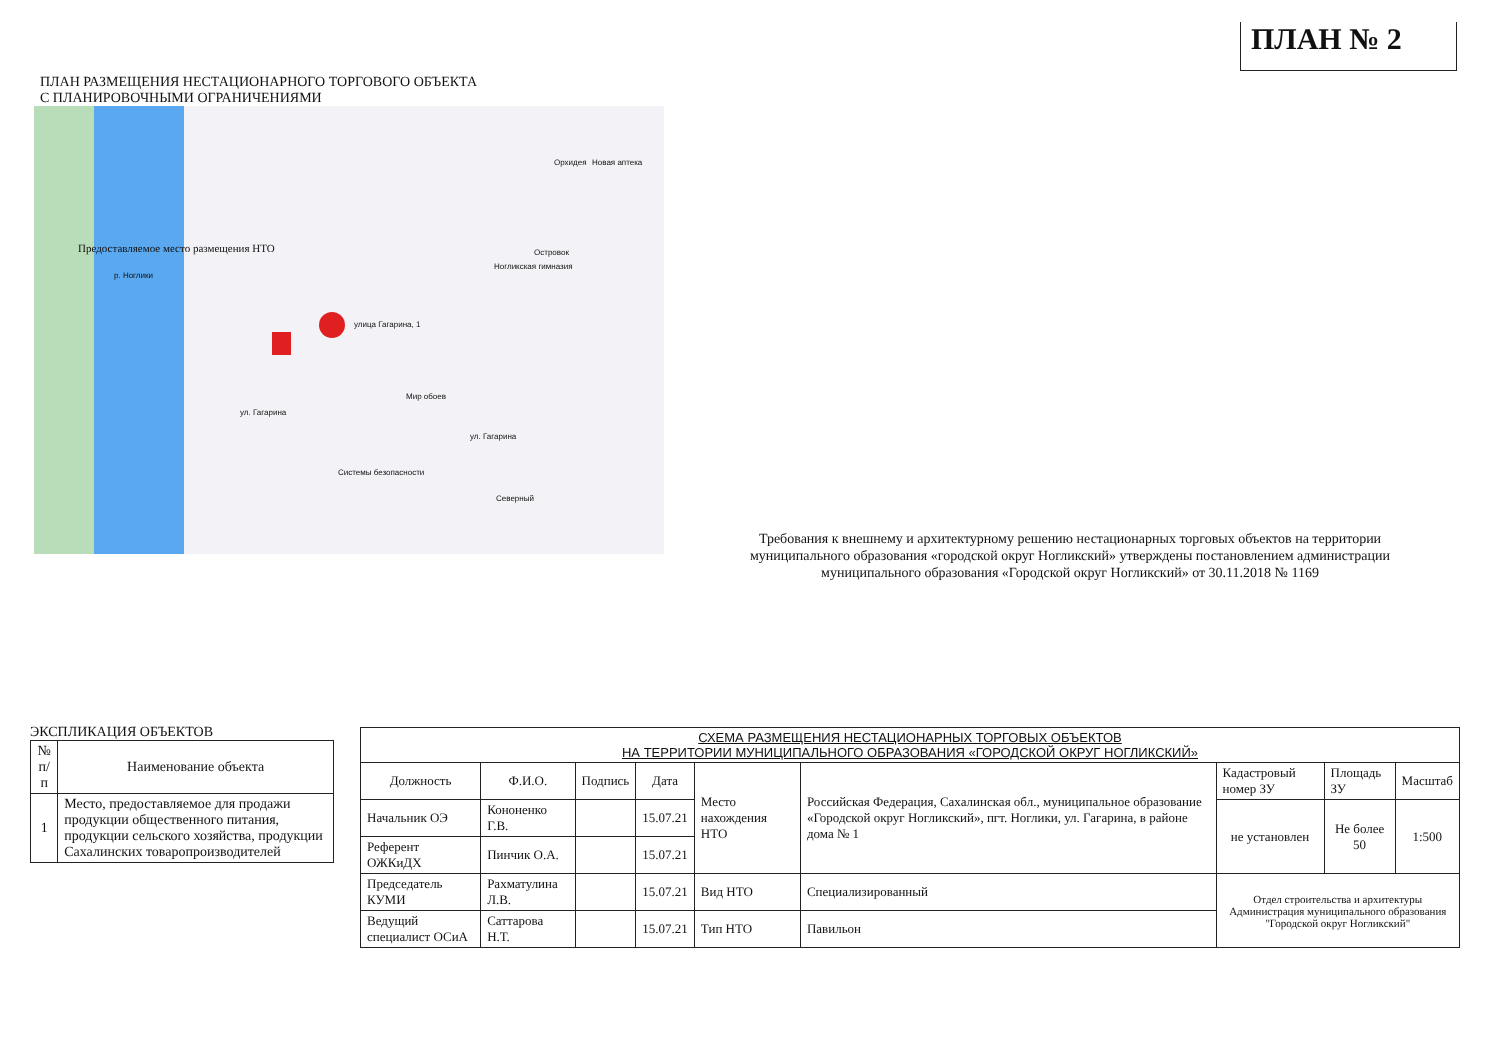ПЛАН № 2
ПЛАН РАЗМЕЩЕНИЯ НЕСТАЦИОНАРНОГО ТОРГОВОГО ОБЪЕКТА
С ПЛАНИРОВОЧНЫМИ ОГРАНИЧЕНИЯМИ
Предоставляемое место размещения НТО
р. Ноглики
улица Гагарина, 1
Орхидея Новая аптека
Ногликская гимназия
Островок
Мир обоев
ул. Гагарина
ул. Гагарина
Системы безопасности
Северный
Требования к внешнему и архитектурному решению нестационарных торговых объектов на территории муниципального образования «городской округ Ногликский» утверждены постановлением администрации муниципального образования «Городской округ Ногликский» от 30.11.2018 № 1169
ЭКСПЛИКАЦИЯ ОБЪЕКТОВ
| № п/п | Наименование объекта |
| --- | --- |
| 1 | Место, предоставляемое для продажи продукции общественного питания, продукции сельского хозяйства, продукции Сахалинских товаропроизводителей |
| СХЕМА РАЗМЕЩЕНИЯ НЕСТАЦИОНАРНЫХ ТОРГОВЫХ ОБЪЕКТОВ НА ТЕРРИТОРИИ МУНИЦИПАЛЬНОГО ОБРАЗОВАНИЯ «ГОРОДСКОЙ ОКРУГ НОГЛИКСКИЙ» | | | | | | | | |
| Должность | Ф.И.О. | Подпись | Дата | Место нахождения НТО | Российская Федерация, Сахалинская обл., муниципальное образование «Городской округ Ногликский», пгт. Ноглики, ул. Гагарина, в районе дома № 1 | Кадастровый номер ЗУ | Площадь ЗУ | Масштаб |
| Начальник ОЭ | Кононенко Г.В. | | 15.07.21 | | | не установлен | Не более 50 | 1:500 |
| Референт ОЖКиДХ | Пинчик О.А. | | 15.07.21 | | | | | |
| Председатель КУМИ | Рахматулина Л.В. | | 15.07.21 | Вид НТО | Специализированный | Отдел строительства и архитектуры Администрация муниципального образования "Городской округ Ногликский" | | |
| Ведущий специалист ОСиА | Саттарова Н.Т. | | 15.07.21 | Тип НТО | Павильон | | | |